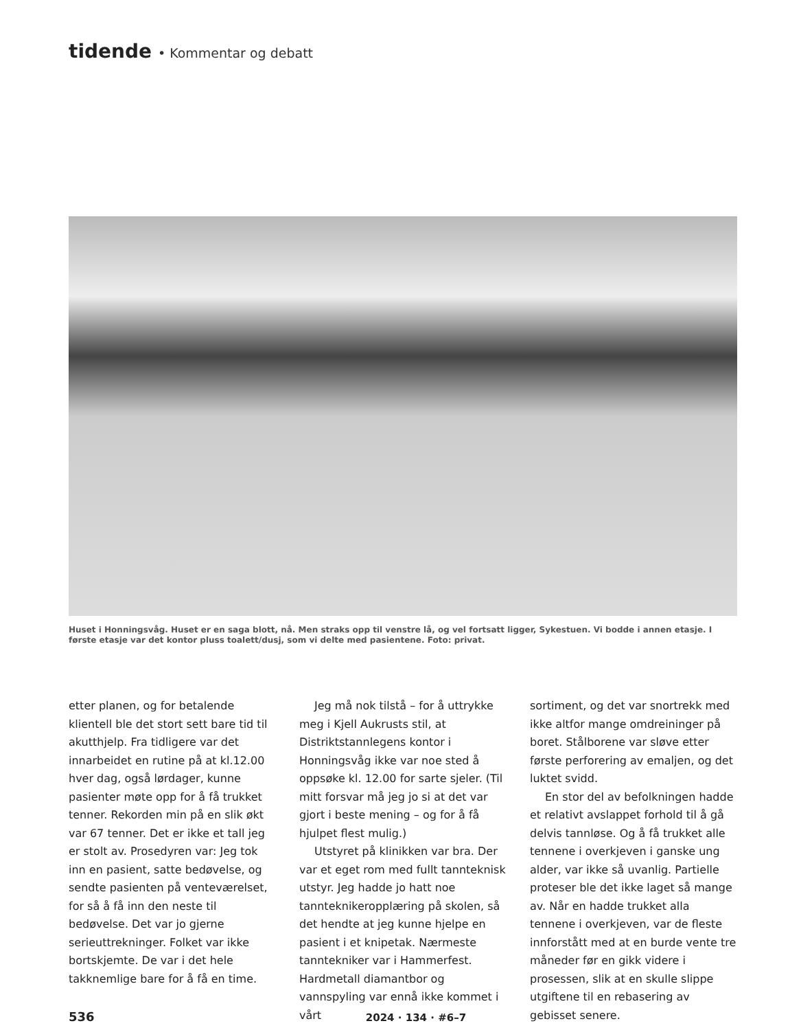tidende • Kommentar og debatt
Huset i Honningsvåg. Huset er en saga blott, nå. Men straks opp til venstre lå, og vel fortsatt ligger, Sykestuen. Vi bodde i annen etasje. I første etasje var det kontor pluss toalett/dusj, som vi delte med pasientene. Foto: privat.
etter planen, og for betalende klientell ble det stort sett bare tid til akutthjelp. Fra tidligere var det innarbeidet en rutine på at kl.12.00 hver dag, også lørdager, kunne pasienter møte opp for å få trukket tenner. Rekorden min på en slik økt var 67 tenner. Det er ikke et tall jeg er stolt av. Prosedyren var: Jeg tok inn en pasient, satte bedøvelse, og sendte pasienten på venteværelset, for så å få inn den neste til bedøvelse. Det var jo gjerne serieuttrekninger. Folket var ikke bortskjemte. De var i det hele takknemlige bare for å få en time.
Jeg må nok tilstå – for å uttrykke meg i Kjell Aukrusts stil, at Distriktstannlegens kontor i Honningsvåg ikke var noe sted å oppsøke kl. 12.00 for sarte sjeler. (Til mitt forsvar må jeg jo si at det var gjort i beste mening – og for å få hjulpet flest mulig.)
Utstyret på klinikken var bra. Der var et eget rom med fullt tannteknisk utstyr. Jeg hadde jo hatt noe tannteknikeropplæring på skolen, så det hendte at jeg kunne hjelpe en pasient i et knipetak. Nærmeste tanntekniker var i Hammerfest. Hardmetall diamantbor og vannspyling var ennå ikke kommet i vårt
sortiment, og det var snortrekk med ikke altfor mange omdreininger på boret. Stålborene var sløve etter første perforering av emaljen, og det luktet svidd.
En stor del av befolkningen hadde et relativt avslappet forhold til å gå delvis tannløse. Og å få trukket alle tennene i overkjeven i ganske ung alder, var ikke så uvanlig. Partielle proteser ble det ikke laget så mange av. Når en hadde trukket alla tennene i overkjeven, var de fleste innforstått med at en burde vente tre måneder før en gikk videre i prosessen, slik at en skulle slippe utgiftene til en rebasering av gebisset senere.
536 2024 · 134 · #6–7